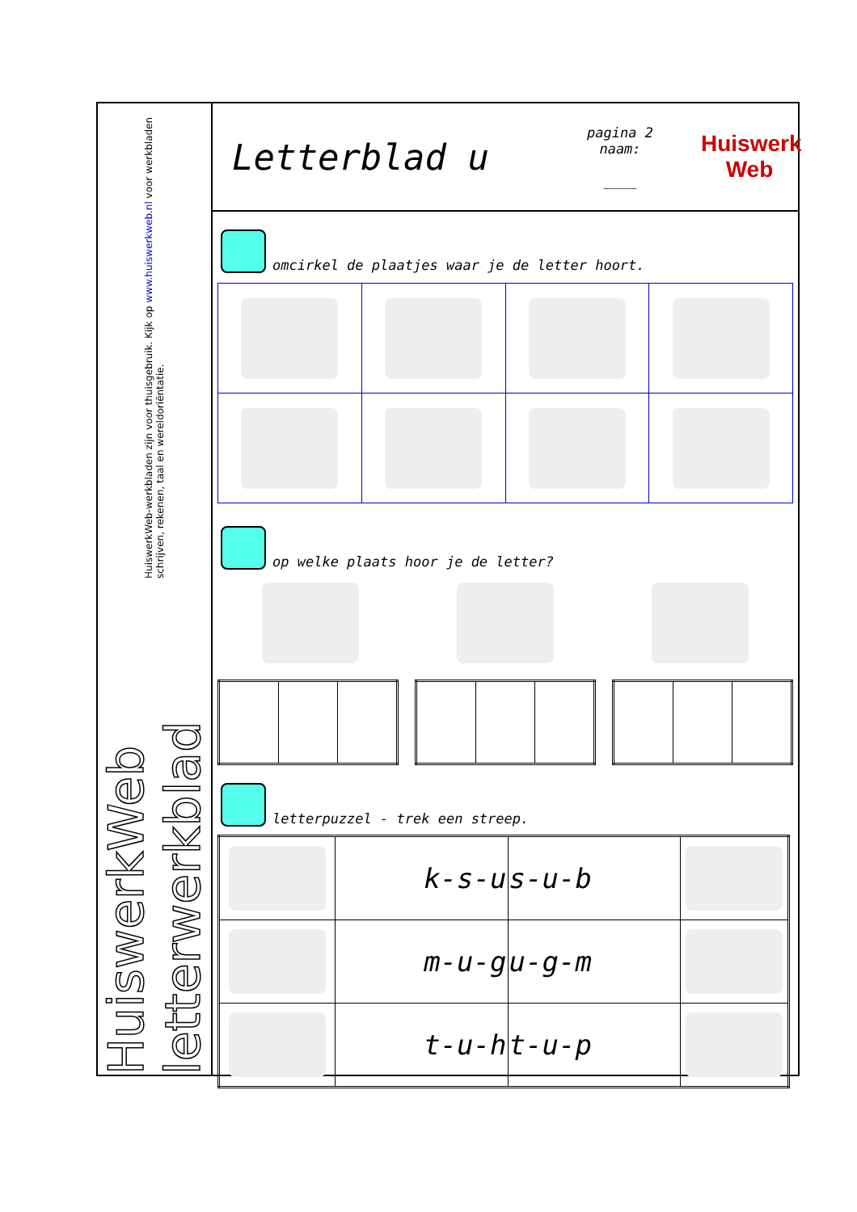HuiswerkWeb letterwerkblad HuiswerkWeb-werkbladen zijn voor thuisgebruik. Kijk op www.huiswerkweb.nl voor werkbladen schrijven, rekenen, taal en wereldoriëntatie.
Letterblad u
pagina 2
naam:
____
Huiswerk
Web
omcirkel de plaatjes waar je de letter hoort.
op welke plaats hoor je de letter?
letterpuzzel - trek een streep.
| | k-s-u | s-u-b | |
| | m-u-g | u-g-m | |
| | t-u-h | t-u-p | |